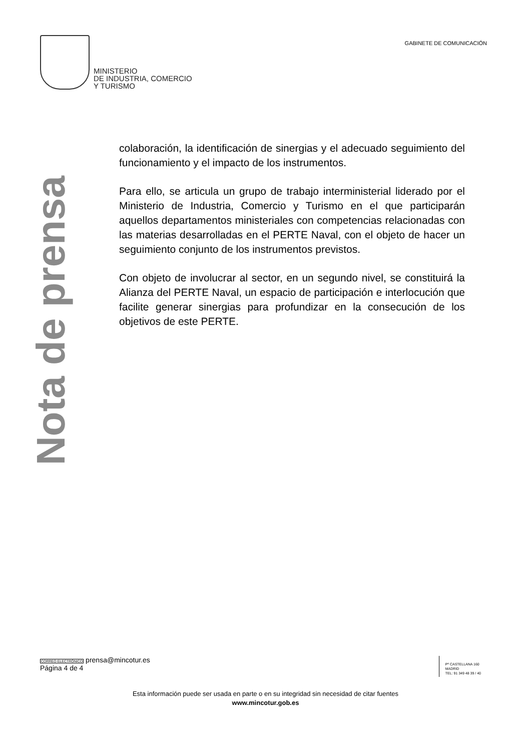MINISTERIO
DE INDUSTRIA, COMERCIO
Y TURISMO
GABINETE DE COMUNICACIÓN
Nota de prensa
colaboración, la identificación de sinergias y el adecuado seguimiento del funcionamiento y el impacto de los instrumentos.
Para ello, se articula un grupo de trabajo interministerial liderado por el Ministerio de Industria, Comercio y Turismo en el que participarán aquellos departamentos ministeriales con competencias relacionadas con las materias desarrolladas en el PERTE Naval, con el objeto de hacer un seguimiento conjunto de los instrumentos previstos.
Con objeto de involucrar al sector, en un segundo nivel, se constituirá la Alianza del PERTE Naval, un espacio de participación e interlocución que facilite generar sinergias para profundizar en la consecución de los objetivos de este PERTE.
CORREO ELECTRÓNICO prensa@mincotur.es
Página 4 de 4
Pº CASTELLANA 160
MADRID
TEL: 91 349 48 39 / 40
Esta información puede ser usada en parte o en su integridad sin necesidad de citar fuentes
www.mincotur.gob.es